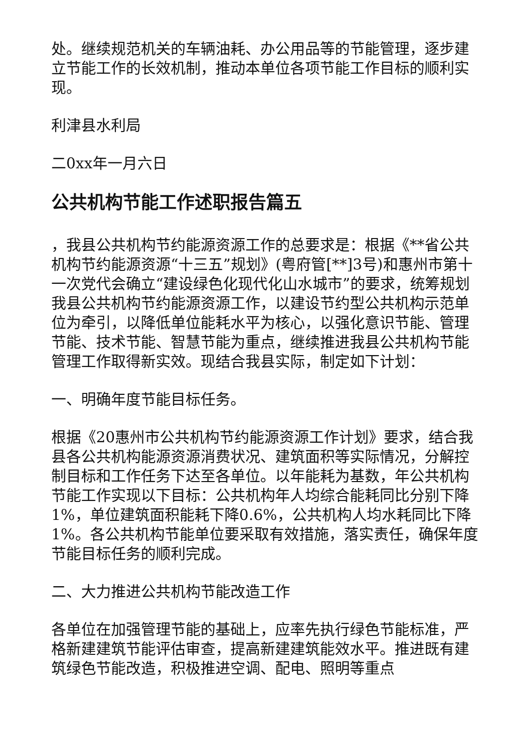处。继续规范机关的车辆油耗、办公用品等的节能管理，逐步建立节能工作的长效机制，推动本单位各项节能工作目标的顺利实现。
利津县水利局
二0xx年一月六日
公共机构节能工作述职报告篇五
，我县公共机构节约能源资源工作的总要求是：根据《**省公共机构节约能源资源“十三五”规划》(粤府管[**]3号)和惠州市第十一次党代会确立“建设绿色化现代化山水城市”的要求，统筹规划我县公共机构节约能源资源工作，以建设节约型公共机构示范单位为牵引，以降低单位能耗水平为核心，以强化意识节能、管理节能、技术节能、智慧节能为重点，继续推进我县公共机构节能管理工作取得新实效。现结合我县实际，制定如下计划：
一、明确年度节能目标任务。
根据《20惠州市公共机构节约能源资源工作计划》要求，结合我县各公共机构能源资源消费状况、建筑面积等实际情况，分解控制目标和工作任务下达至各单位。以年能耗为基数，年公共机构节能工作实现以下目标：公共机构年人均综合能耗同比分别下降1%，单位建筑面积能耗下降0.6%，公共机构人均水耗同比下降1%。各公共机构节能单位要采取有效措施，落实责任，确保年度节能目标任务的顺利完成。
二、大力推进公共机构节能改造工作
各单位在加强管理节能的基础上，应率先执行绿色节能标准，严格新建建筑节能评估审查，提高新建建筑能效水平。推进既有建筑绿色节能改造，积极推进空调、配电、照明等重点